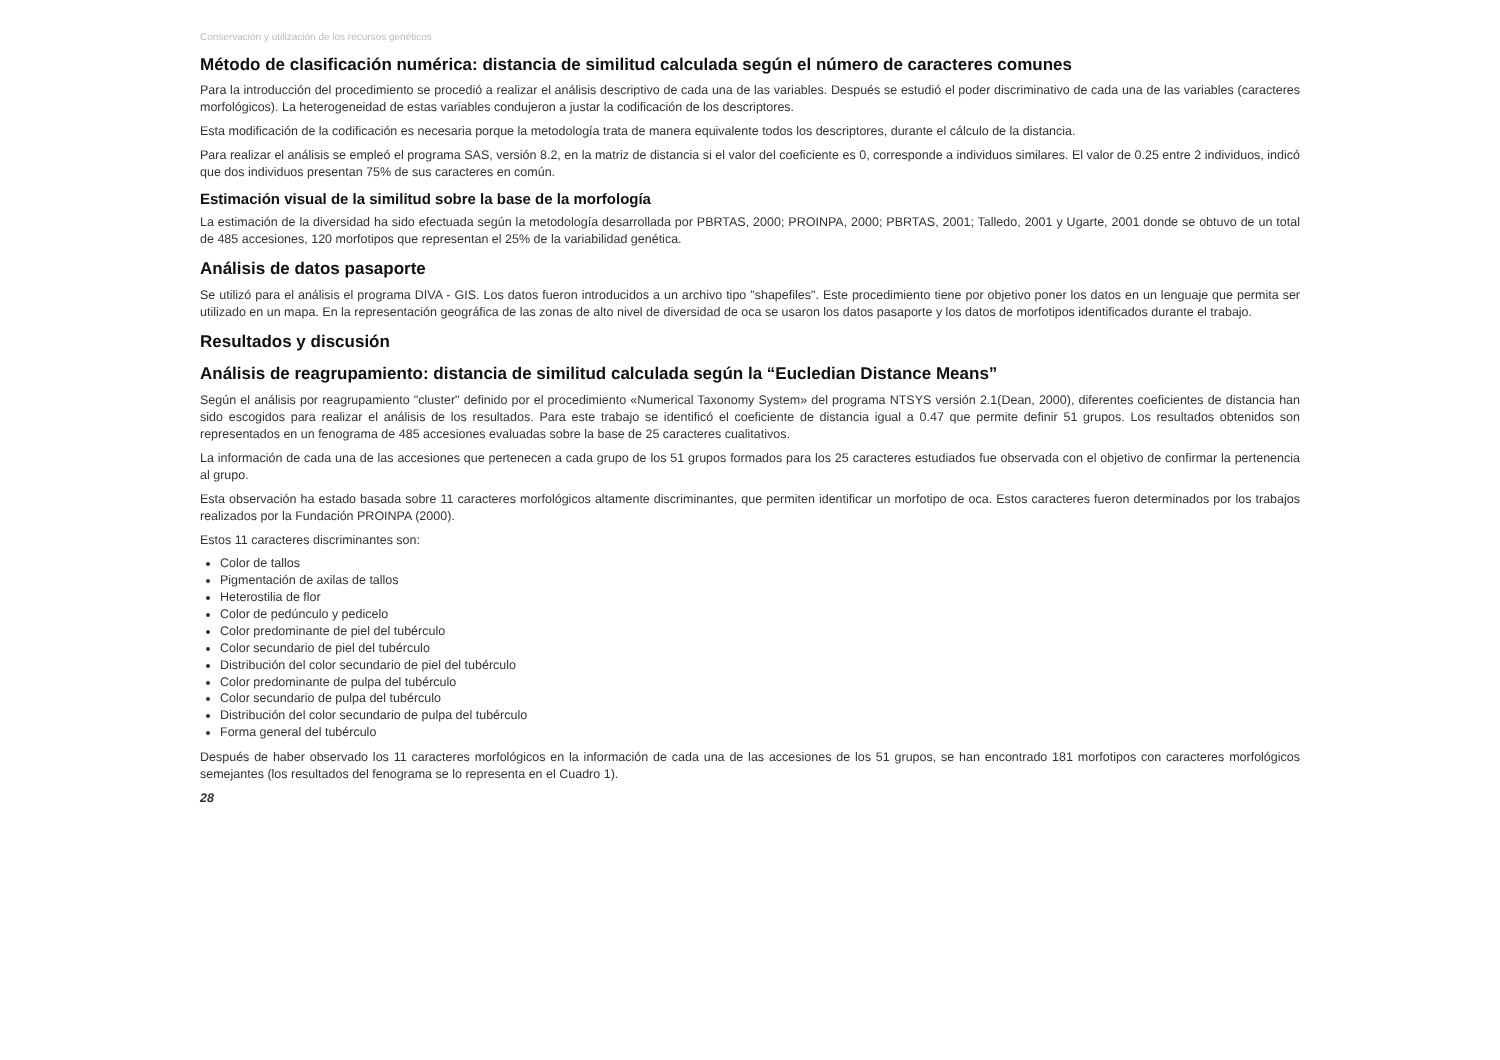Conservación y utilización de los recursos genéticos
Método de clasificación numérica: distancia de similitud calculada según el número de caracteres comunes
Para la introducción del procedimiento se procedió a realizar el análisis descriptivo de cada una de las variables. Después se estudió el poder discriminativo de cada una de las variables (caracteres morfológicos). La heterogeneidad de estas variables condujeron a justar la codificación de los descriptores.
Esta modificación de la codificación es necesaria porque la metodología trata de manera equivalente todos los descriptores, durante el cálculo de la distancia.
Para realizar el análisis se empleó el programa SAS, versión 8.2, en la matriz de distancia si el valor del coeficiente es 0, corresponde a individuos similares. El valor de 0.25 entre 2 individuos, indicó que dos individuos presentan 75% de sus caracteres en común.
Estimación visual de la similitud sobre la base de la morfología
La estimación de la diversidad ha sido efectuada según la metodología desarrollada por PBRTAS, 2000; PROINPA, 2000; PBRTAS, 2001; Talledo, 2001 y Ugarte, 2001 donde se obtuvo de un total de 485 accesiones, 120 morfotipos que representan el 25% de la variabilidad genética.
Análisis de datos pasaporte
Se utilizó para el análisis el programa DIVA - GIS. Los datos fueron introducidos a un archivo tipo "shapefiles". Este procedimiento tiene por objetivo poner los datos en un lenguaje que permita ser utilizado en un mapa. En la representación geográfica de las zonas de alto nivel de diversidad de oca se usaron los datos pasaporte y los datos de morfotipos identificados durante el trabajo.
Resultados y discusión
Análisis de reagrupamiento: distancia de similitud calculada según la “Eucledian Distance Means”
Según el análisis por reagrupamiento "cluster" definido por el procedimiento «Numerical Taxonomy System» del programa NTSYS versión 2.1(Dean, 2000), diferentes coeficientes de distancia han sido escogidos para realizar el análisis de los resultados. Para este trabajo se identificó el coeficiente de distancia igual a 0.47 que permite definir 51 grupos. Los resultados obtenidos son representados en un fenograma de 485 accesiones evaluadas sobre la base de 25 caracteres cualitativos.
La información de cada una de las accesiones que pertenecen a cada grupo de los 51 grupos formados para los 25 caracteres estudiados fue observada con el objetivo de confirmar la pertenencia al grupo.
Esta observación ha estado basada sobre 11 caracteres morfológicos altamente discriminantes, que permiten identificar un morfotipo de oca. Estos caracteres fueron determinados por los trabajos realizados por la Fundación PROINPA (2000).
Estos 11 caracteres discriminantes son:
Color de tallos
Pigmentación de axilas de tallos
Heterostilia de flor
Color de pedúnculo y pedicelo
Color predominante de piel del tubérculo
Color secundario de piel del tubérculo
Distribución del color secundario de piel del tubérculo
Color predominante de pulpa del tubérculo
Color secundario de pulpa del tubérculo
Distribución del color secundario de pulpa del tubérculo
Forma general del tubérculo
Después de haber observado los 11 caracteres morfológicos en la información de cada una de las accesiones de los 51 grupos, se han encontrado 181 morfotipos con caracteres morfológicos semejantes (los resultados del fenograma se lo representa en el Cuadro 1).
28